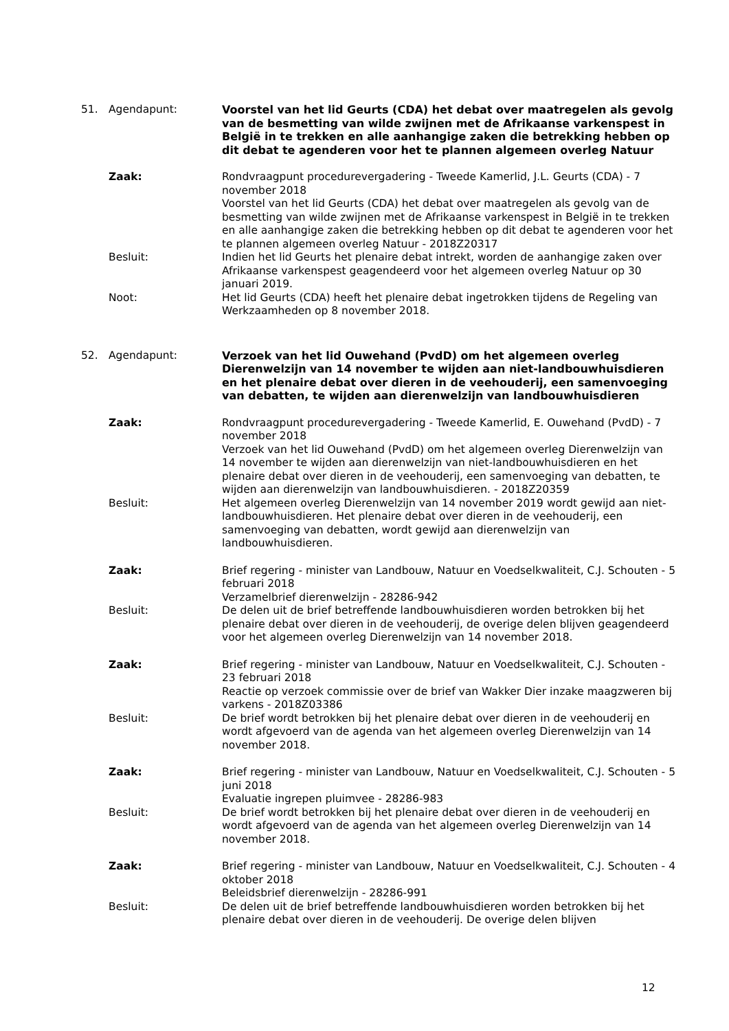51. Agendapunt: Voorstel van het lid Geurts (CDA) het debat over maatregelen als gevolg van de besmetting van wilde zwijnen met de Afrikaanse varkenspest in België in te trekken en alle aanhangige zaken die betrekking hebben op dit debat te agenderen voor het te plannen algemeen overleg Natuur
Zaak: Rondvraagpunt procedurevergadering - Tweede Kamerlid, J.L. Geurts (CDA) - 7 november 2018
Voorstel van het lid Geurts (CDA) het debat over maatregelen als gevolg van de besmetting van wilde zwijnen met de Afrikaanse varkenspest in België in te trekken en alle aanhangige zaken die betrekking hebben op dit debat te agenderen voor het te plannen algemeen overleg Natuur - 2018Z20317
Besluit: Indien het lid Geurts het plenaire debat intrekt, worden de aanhangige zaken over Afrikaanse varkenspest geagendeerd voor het algemeen overleg Natuur op 30 januari 2019.
Noot: Het lid Geurts (CDA) heeft het plenaire debat ingetrokken tijdens de Regeling van Werkzaamheden op 8 november 2018.
52. Agendapunt: Verzoek van het lid Ouwehand (PvdD) om het algemeen overleg Dierenwelzijn van 14 november te wijden aan niet-landbouwhuisdieren en het plenaire debat over dieren in de veehouderij, een samenvoeging van debatten, te wijden aan dierenwelzijn van landbouwhuisdieren
Zaak: Rondvraagpunt procedurevergadering - Tweede Kamerlid, E. Ouwehand (PvdD) - 7 november 2018
Verzoek van het lid Ouwehand (PvdD) om het algemeen overleg Dierenwelzijn van 14 november te wijden aan dierenwelzijn van niet-landbouwhuisdieren en het plenaire debat over dieren in de veehouderij, een samenvoeging van debatten, te wijden aan dierenwelzijn van landbouwhuisdieren. - 2018Z20359
Besluit: Het algemeen overleg Dierenwelzijn van 14 november 2019 wordt gewijd aan niet-landbouwhuisdieren. Het plenaire debat over dieren in de veehouderij, een samenvoeging van debatten, wordt gewijd aan dierenwelzijn van landbouwhuisdieren.
Zaak: Brief regering - minister van Landbouw, Natuur en Voedselkwaliteit, C.J. Schouten - 5 februari 2018
Verzamelbrief dierenwelzijn - 28286-942
Besluit: De delen uit de brief betreffende landbouwhuisdieren worden betrokken bij het plenaire debat over dieren in de veehouderij, de overige delen blijven geagendeerd voor het algemeen overleg Dierenwelzijn van 14 november 2018.
Zaak: Brief regering - minister van Landbouw, Natuur en Voedselkwaliteit, C.J. Schouten - 23 februari 2018
Reactie op verzoek commissie over de brief van Wakker Dier inzake maagzweren bij varkens - 2018Z03386
Besluit: De brief wordt betrokken bij het plenaire debat over dieren in de veehouderij en wordt afgevoerd van de agenda van het algemeen overleg Dierenwelzijn van 14 november 2018.
Zaak: Brief regering - minister van Landbouw, Natuur en Voedselkwaliteit, C.J. Schouten - 5 juni 2018
Evaluatie ingrepen pluimvee - 28286-983
Besluit: De brief wordt betrokken bij het plenaire debat over dieren in de veehouderij en wordt afgevoerd van de agenda van het algemeen overleg Dierenwelzijn van 14 november 2018.
Zaak: Brief regering - minister van Landbouw, Natuur en Voedselkwaliteit, C.J. Schouten - 4 oktober 2018
Beleidsbrief dierenwelzijn - 28286-991
Besluit: De delen uit de brief betreffende landbouwhuisdieren worden betrokken bij het plenaire debat over dieren in de veehouderij. De overige delen blijven
12